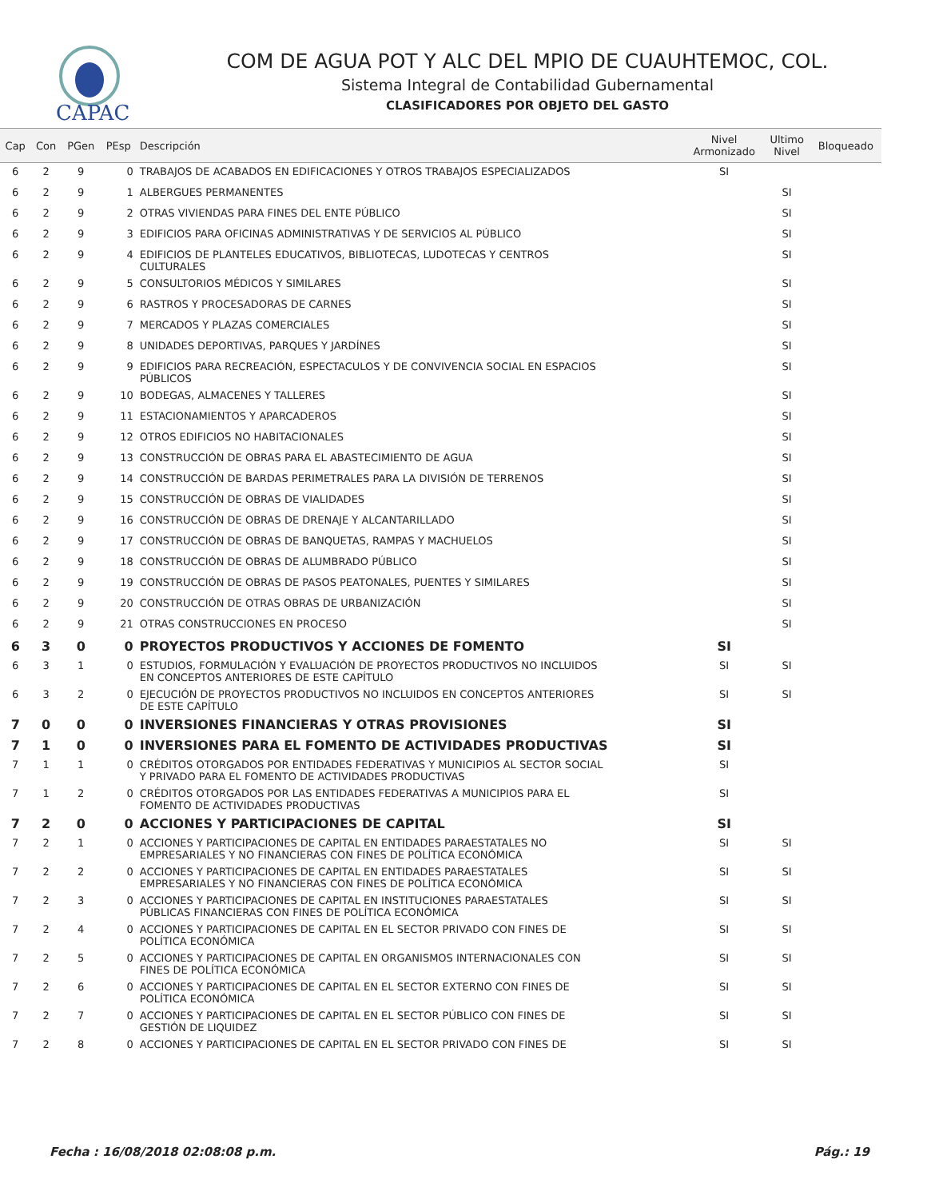CAPAC
COM DE AGUA POT Y ALC DEL MPIO DE CUAUHTEMOC, COL.
Sistema Integral de Contabilidad Gubernamental
CLASIFICADORES POR OBJETO DEL GASTO
| Cap | Con | PGen | PEsp | Descripción | Nivel Armonizado | Ultimo Nivel | Bloqueado |
| --- | --- | --- | --- | --- | --- | --- | --- |
| 6 | 2 | 9 | 0 | TRABAJOS DE ACABADOS EN EDIFICACIONES Y OTROS TRABAJOS ESPECIALIZADOS | SI | | |
| 6 | 2 | 9 | 1 | ALBERGUES PERMANENTES | | SI | |
| 6 | 2 | 9 | 2 | OTRAS VIVIENDAS PARA FINES DEL ENTE PÚBLICO | | SI | |
| 6 | 2 | 9 | 3 | EDIFICIOS PARA OFICINAS ADMINISTRATIVAS Y DE SERVICIOS AL PÚBLICO | | SI | |
| 6 | 2 | 9 | 4 | EDIFICIOS DE PLANTELES EDUCATIVOS, BIBLIOTECAS, LUDOTECAS Y CENTROS CULTURALES | | SI | |
| 6 | 2 | 9 | 5 | CONSULTORIOS MÉDICOS Y SIMILARES | | SI | |
| 6 | 2 | 9 | 6 | RASTROS Y PROCESADORAS DE CARNES | | SI | |
| 6 | 2 | 9 | 7 | MERCADOS Y PLAZAS COMERCIALES | | SI | |
| 6 | 2 | 9 | 8 | UNIDADES DEPORTIVAS, PARQUES Y JARDÍNES | | SI | |
| 6 | 2 | 9 | 9 | EDIFICIOS PARA RECREACIÓN, ESPECTACULOS Y DE CONVIVENCIA SOCIAL EN ESPACIOS PÚBLICOS | | SI | |
| 6 | 2 | 9 | 10 | BODEGAS, ALMACENES Y TALLERES | | SI | |
| 6 | 2 | 9 | 11 | ESTACIONAMIENTOS Y APARCADEROS | | SI | |
| 6 | 2 | 9 | 12 | OTROS EDIFICIOS NO HABITACIONALES | | SI | |
| 6 | 2 | 9 | 13 | CONSTRUCCIÓN DE OBRAS PARA EL ABASTECIMIENTO DE AGUA | | SI | |
| 6 | 2 | 9 | 14 | CONSTRUCCIÓN DE BARDAS PERIMETRALES PARA LA DIVISIÓN DE TERRENOS | | SI | |
| 6 | 2 | 9 | 15 | CONSTRUCCIÓN DE OBRAS DE VIALIDADES | | SI | |
| 6 | 2 | 9 | 16 | CONSTRUCCIÓN DE OBRAS DE DRENAJE Y ALCANTARILLADO | | SI | |
| 6 | 2 | 9 | 17 | CONSTRUCCIÓN DE OBRAS DE BANQUETAS, RAMPAS Y MACHUELOS | | SI | |
| 6 | 2 | 9 | 18 | CONSTRUCCIÓN DE OBRAS DE ALUMBRADO PÚBLICO | | SI | |
| 6 | 2 | 9 | 19 | CONSTRUCCIÓN DE OBRAS DE PASOS PEATONALES, PUENTES Y SIMILARES | | SI | |
| 6 | 2 | 9 | 20 | CONSTRUCCIÓN DE OTRAS OBRAS DE URBANIZACIÓN | | SI | |
| 6 | 2 | 9 | 21 | OTRAS CONSTRUCCIONES EN PROCESO | | SI | |
| 6 | 3 | 0 | 0 | PROYECTOS PRODUCTIVOS Y ACCIONES DE FOMENTO | SI | | |
| 6 | 3 | 1 | 0 | ESTUDIOS, FORMULACIÓN Y EVALUACIÓN DE PROYECTOS PRODUCTIVOS NO INCLUIDOS EN CONCEPTOS ANTERIORES DE ESTE CAPÍTULO | SI | SI | |
| 6 | 3 | 2 | 0 | EJECUCIÓN DE PROYECTOS PRODUCTIVOS NO INCLUIDOS EN CONCEPTOS ANTERIORES DE ESTE CAPÍTULO | SI | SI | |
| 7 | 0 | 0 | 0 | INVERSIONES FINANCIERAS Y OTRAS PROVISIONES | SI | | |
| 7 | 1 | 0 | 0 | INVERSIONES PARA EL FOMENTO DE ACTIVIDADES PRODUCTIVAS | SI | | |
| 7 | 1 | 1 | 0 | CRÉDITOS OTORGADOS POR ENTIDADES FEDERATIVAS Y MUNICIPIOS AL SECTOR SOCIAL Y PRIVADO PARA EL FOMENTO DE ACTIVIDADES PRODUCTIVAS | SI | | |
| 7 | 1 | 2 | 0 | CRÉDITOS OTORGADOS POR LAS ENTIDADES FEDERATIVAS A MUNICIPIOS PARA EL FOMENTO DE ACTIVIDADES PRODUCTIVAS | SI | | |
| 7 | 2 | 0 | 0 | ACCIONES Y PARTICIPACIONES DE CAPITAL | SI | | |
| 7 | 2 | 1 | 0 | ACCIONES Y PARTICIPACIONES DE CAPITAL EN ENTIDADES PARAESTATALES NO EMPRESARIALES Y NO FINANCIERAS CON FINES DE POLÍTICA ECONÓMICA | SI | SI | |
| 7 | 2 | 2 | 0 | ACCIONES Y PARTICIPACIONES DE CAPITAL EN ENTIDADES PARAESTATALES EMPRESARIALES Y NO FINANCIERAS CON FINES DE POLÍTICA ECONÓMICA | SI | SI | |
| 7 | 2 | 3 | 0 | ACCIONES Y PARTICIPACIONES DE CAPITAL EN INSTITUCIONES PARAESTATALES PÚBLICAS FINANCIERAS CON FINES DE POLÍTICA ECONÓMICA | SI | SI | |
| 7 | 2 | 4 | 0 | ACCIONES Y PARTICIPACIONES DE CAPITAL EN EL SECTOR PRIVADO CON FINES DE POLÍTICA ECONÓMICA | SI | SI | |
| 7 | 2 | 5 | 0 | ACCIONES Y PARTICIPACIONES DE CAPITAL EN ORGANISMOS INTERNACIONALES CON FINES DE POLÍTICA ECONÓMICA | SI | SI | |
| 7 | 2 | 6 | 0 | ACCIONES Y PARTICIPACIONES DE CAPITAL EN EL SECTOR EXTERNO CON FINES DE POLÍTICA ECONÓMICA | SI | SI | |
| 7 | 2 | 7 | 0 | ACCIONES Y PARTICIPACIONES DE CAPITAL EN EL SECTOR PÚBLICO CON FINES DE GESTIÓN DE LIQUIDEZ | SI | SI | |
| 7 | 2 | 8 | 0 | ACCIONES Y PARTICIPACIONES DE CAPITAL EN EL SECTOR PRIVADO CON FINES DE | SI | SI | |
Fecha : 16/08/2018 02:08:08 p.m. Pág.: 19